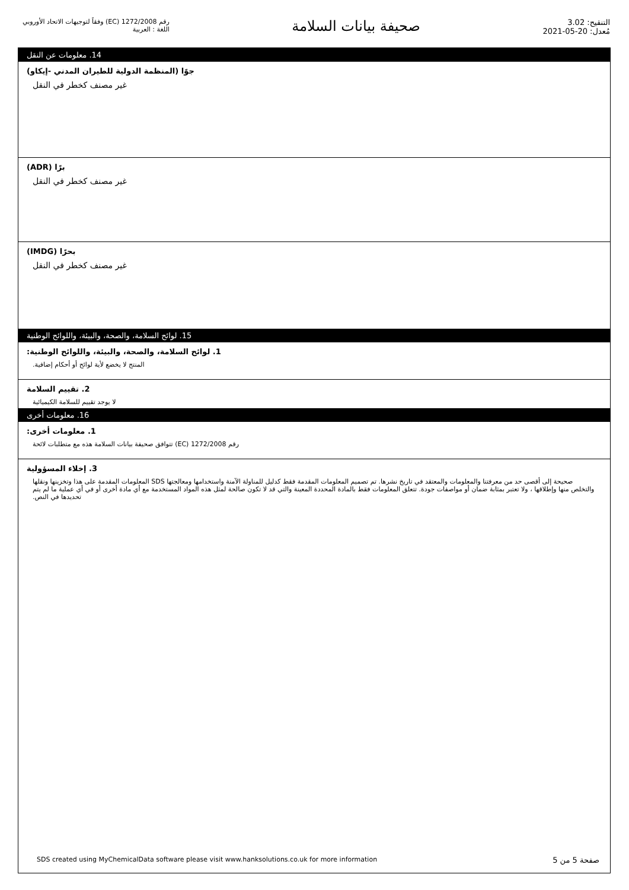رقم 1272/2008 (EC) وفقاً لتوجيهات الاتحاد الأوروبي
اللغة : العربية
صحيفة بيانات السلامة
التنقيح: 3.02
مُعدل: 20-05-2021
14. معلومات عن النقل
جوًا (المنظمة الدولية للطيران المدني -إيكاو)
غير مصنف كخطر في النقل
برًا (ADR)
غير مصنف كخطر في النقل
بحرًا (IMDG)
غير مصنف كخطر في النقل
15. لوائح السلامة، والصحة، والبيئة، واللوائح الوطنية
1. لوائح السلامة، والصحة، والبيئة، واللوائح الوطنية:
المنتج لا يخضع لأية لوائح أو أحكام إضافية.
2. تقييم السلامة
لا يوجد تقييم للسلامة الكيميائية
16. معلومات أخرى
1. معلومات أخرى:
رقم 1272/2008 (EC) تتوافق صحيفة بيانات السلامة هذه مع متطلبات لائحة
3. إخلاء المسؤولية
صحيحة إلى أقصى حد من معرفتنا والمعلومات والمعتقد في تاريخ نشرها. تم تصميم المعلومات المقدمة فقط كدليل للمناولة الآمنة واستخدامها ومعالجتها SDS المعلومات المقدمة على هذا وتخزينها ونقلها والتخلص منها وإطلاقها ، ولا تعتبر بمثابة ضمان أو مواصفات جودة. تتعلق المعلومات فقط بالمادة المحددة المعينة والتي قد لا تكون صالحة لمثل هذه المواد المستخدمة مع أي مادة أخرى أو في أي عملية ما لم يتم تحديدها في النص.
SDS created using MyChemicalData software please visit www.hanksolutions.co.uk for more information صفحة 5 من 5